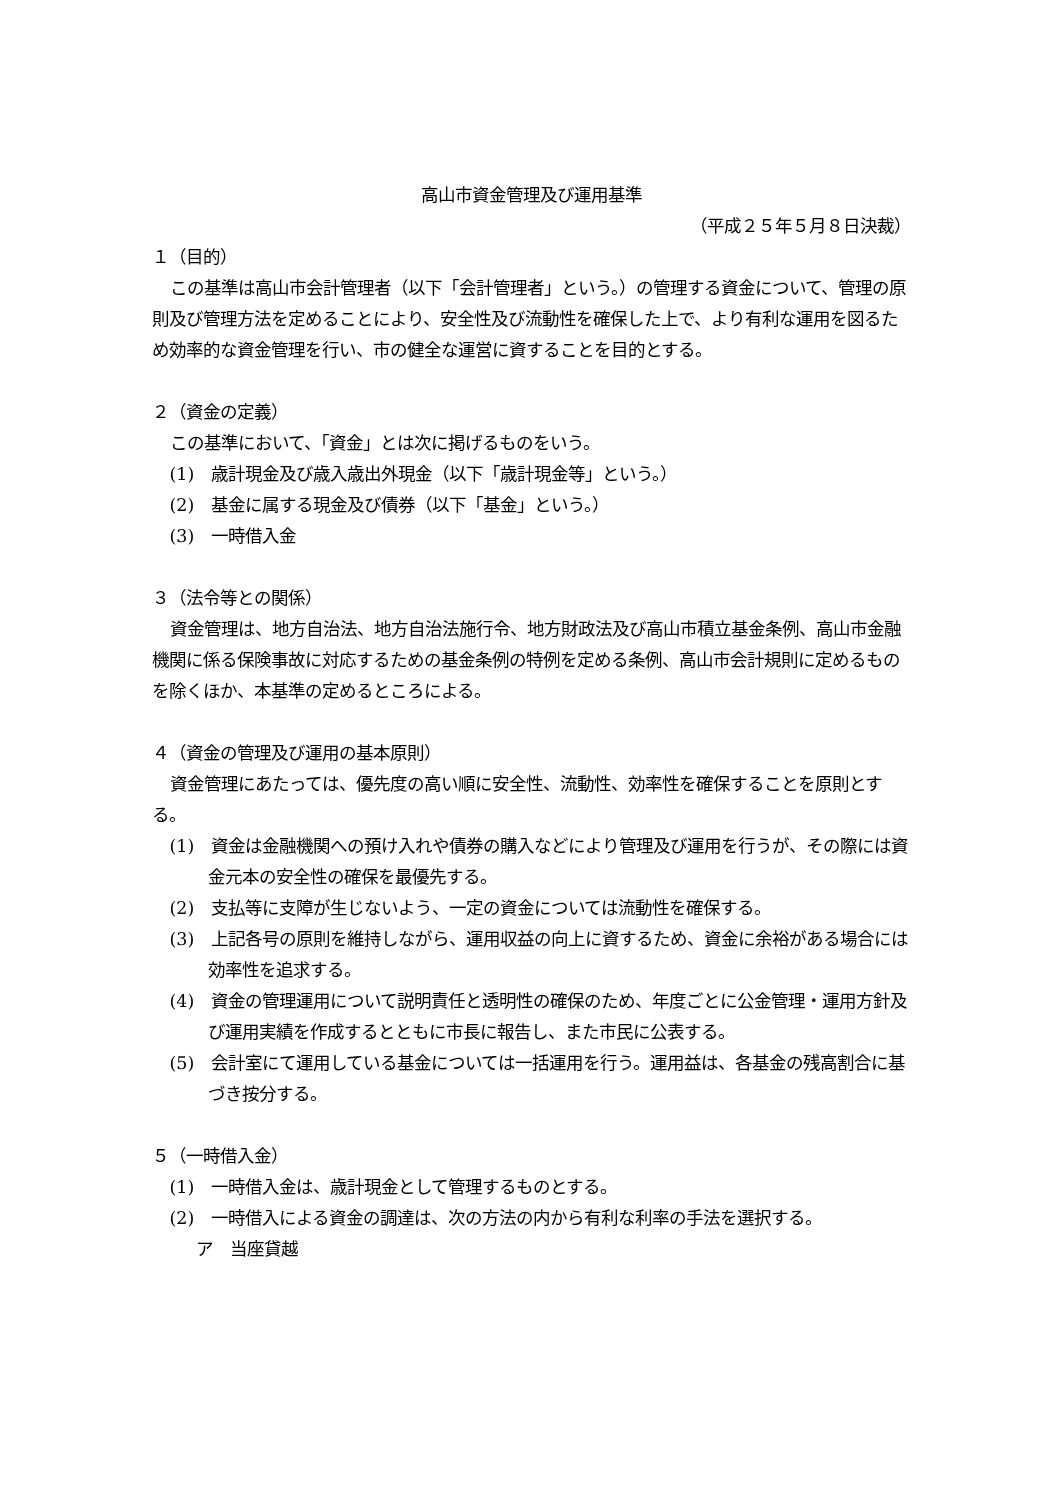高山市資金管理及び運用基準
（平成２５年５月８日決裁）
１（目的）
この基準は高山市会計管理者（以下「会計管理者」という。）の管理する資金について、管理の原則及び管理方法を定めることにより、安全性及び流動性を確保した上で、より有利な運用を図るため効率的な資金管理を行い、市の健全な運営に資することを目的とする。
２（資金の定義）
この基準において、「資金」とは次に掲げるものをいう。
(1)　歳計現金及び歳入歳出外現金（以下「歳計現金等」という。）
(2)　基金に属する現金及び債券（以下「基金」という。）
(3)　一時借入金
３（法令等との関係）
資金管理は、地方自治法、地方自治法施行令、地方財政法及び高山市積立基金条例、高山市金融機関に係る保険事故に対応するための基金条例の特例を定める条例、高山市会計規則に定めるものを除くほか、本基準の定めるところによる。
４（資金の管理及び運用の基本原則）
資金管理にあたっては、優先度の高い順に安全性、流動性、効率性を確保することを原則とする。
(1)　資金は金融機関への預け入れや債券の購入などにより管理及び運用を行うが、その際には資金元本の安全性の確保を最優先する。
(2)　支払等に支障が生じないよう、一定の資金については流動性を確保する。
(3)　上記各号の原則を維持しながら、運用収益の向上に資するため、資金に余裕がある場合には効率性を追求する。
(4)　資金の管理運用について説明責任と透明性の確保のため、年度ごとに公金管理・運用方針及び運用実績を作成するとともに市長に報告し、また市民に公表する。
(5)　会計室にて運用している基金については一括運用を行う。運用益は、各基金の残高割合に基づき按分する。
５（一時借入金）
(1)　一時借入金は、歳計現金として管理するものとする。
(2)　一時借入による資金の調達は、次の方法の内から有利な利率の手法を選択する。
ア　当座貸越